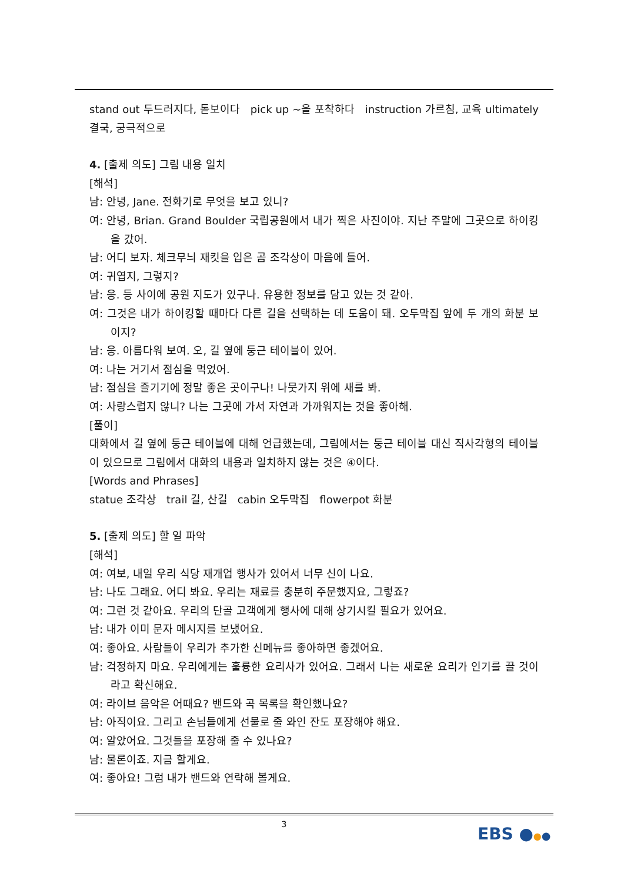stand out 두드러지다, 돋보이다 pick up ~을 포착하다 instruction 가르침, 교육 ultimately 결국, 궁극적으로
4. [출제 의도] 그림 내용 일치
[해석]
남: 안녕, Jane. 전화기로 무엇을 보고 있니?
여: 안녕, Brian. Grand Boulder 국립공원에서 내가 찍은 사진이야. 지난 주말에 그곳으로 하이킹을 갔어.
남: 어디 보자. 체크무늬 재킷을 입은 곰 조각상이 마음에 들어.
여: 귀엽지, 그렇지?
남: 응. 등 사이에 공원 지도가 있구나. 유용한 정보를 담고 있는 것 같아.
여: 그것은 내가 하이킹할 때마다 다른 길을 선택하는 데 도움이 돼. 오두막집 앞에 두 개의 화분 보이지?
남: 응. 아름다워 보여. 오, 길 옆에 둥근 테이블이 있어.
여: 나는 거기서 점심을 먹었어.
남: 점심을 즐기기에 정말 좋은 곳이구나! 나뭇가지 위에 새를 봐.
여: 사랑스럽지 않니? 나는 그곳에 가서 자연과 가까워지는 것을 좋아해.
[풀이]
대화에서 길 옆에 둥근 테이블에 대해 언급했는데, 그림에서는 둥근 테이블 대신 직사각형의 테이블이 있으므로 그림에서 대화의 내용과 일치하지 않는 것은 ④이다.
[Words and Phrases]
statue 조각상 trail 길, 산길 cabin 오두막집 flowerpot 화분
5. [출제 의도] 할 일 파악
[해석]
여: 여보, 내일 우리 식당 재개업 행사가 있어서 너무 신이 나요.
남: 나도 그래요. 어디 봐요. 우리는 재료를 충분히 주문했지요, 그렇죠?
여: 그런 것 같아요. 우리의 단골 고객에게 행사에 대해 상기시킬 필요가 있어요.
남: 내가 이미 문자 메시지를 보냈어요.
여: 좋아요. 사람들이 우리가 추가한 신메뉴를 좋아하면 좋겠어요.
남: 걱정하지 마요. 우리에게는 훌륭한 요리사가 있어요. 그래서 나는 새로운 요리가 인기를 끌 것이라고 확신해요.
여: 라이브 음악은 어때요? 밴드와 곡 목록을 확인했나요?
남: 아직이요. 그리고 손님들에게 선물로 줄 와인 잔도 포장해야 해요.
여: 알았어요. 그것들을 포장해 줄 수 있나요?
남: 물론이죠. 지금 할게요.
여: 좋아요! 그럼 내가 밴드와 연락해 볼게요.
3 EBS ●●●